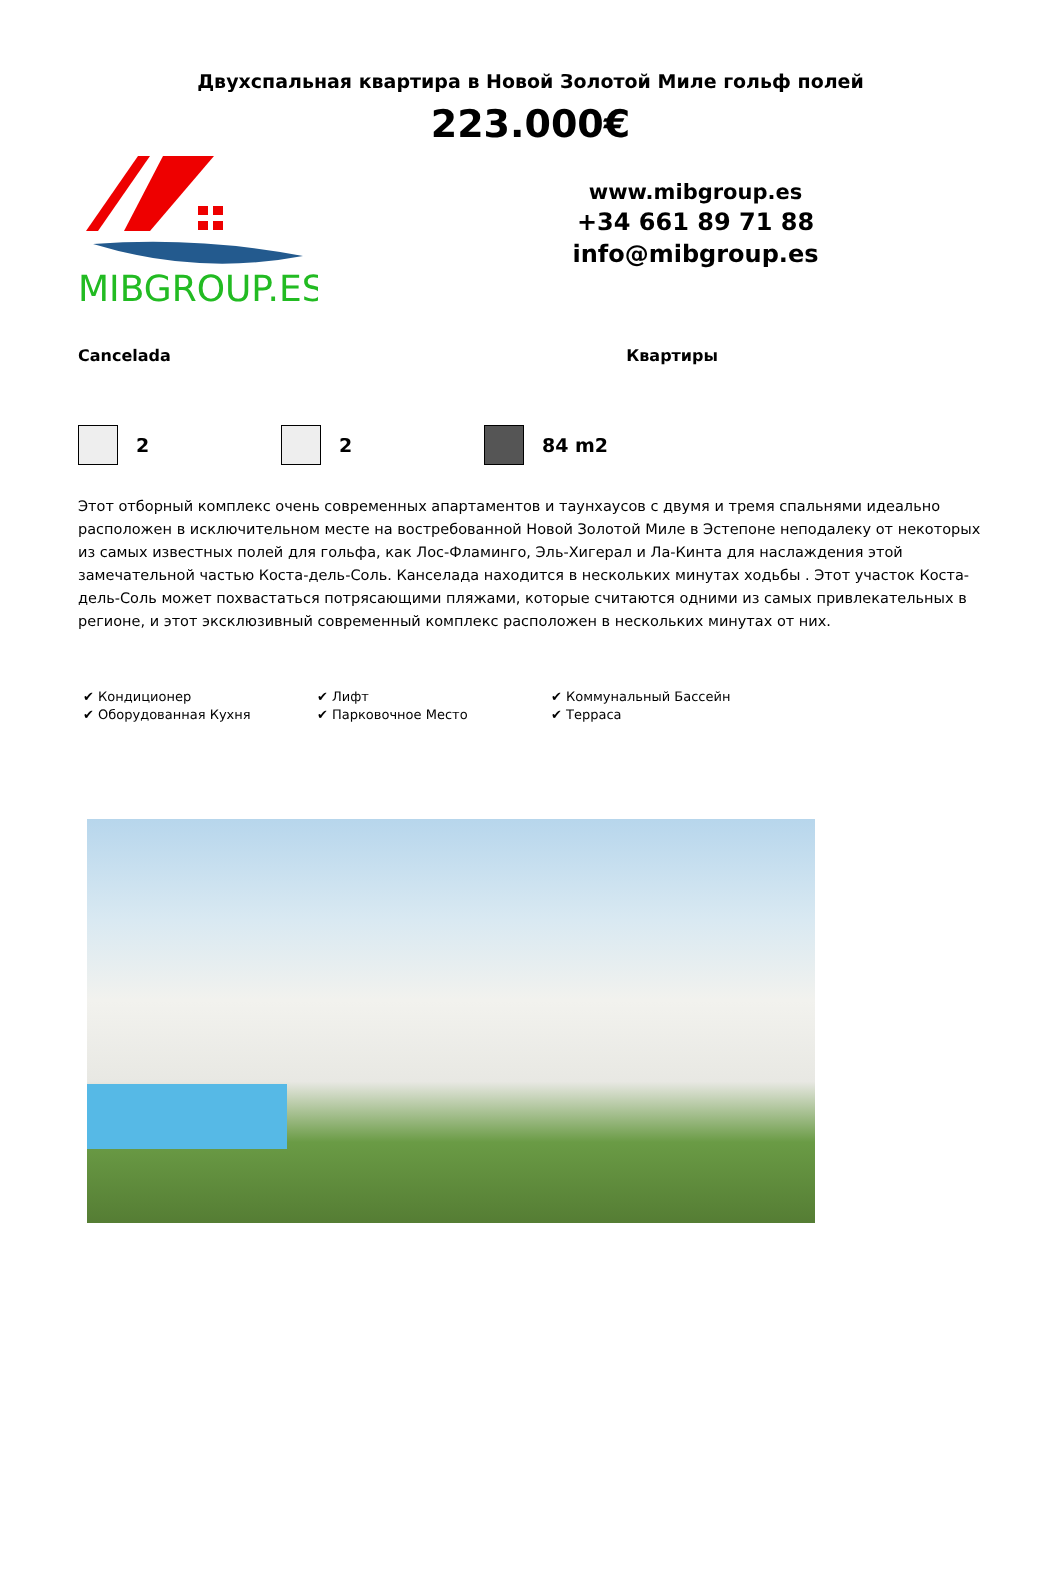Двухспальная квартира в Новой Золотой Миле гольф полей
223.000€
MIBGROUP.ES
www.mibgroup.es
+34 661 89 71 88
info@mibgroup.es
Cancelada Квартиры
2 2 84 m2
Этот отборный комплекс очень современных апартаментов и таунхаусов с двумя и тремя спальнями идеально расположен в исключительном месте на востребованной Новой Золотой Миле в Эстепоне неподалеку от некоторых из самых известных полей для гольфа, как Лос-Фламинго, Эль-Хигерал и Ла-Кинта для наслаждения этой замечательной частью Коста-дель-Соль. Канселада находится в нескольких минутах ходьбы . Этот участок Коста-дель-Соль может похвастаться потрясающими пляжами, которые считаются одними из самых привлекательных в регионе, и этот эксклюзивный современный комплекс расположен в нескольких минутах от них.
✔ Кондиционер
✔ Лифт
✔ Коммунальный Бассейн
✔ Оборудованная Кухня
✔ Парковочное Место
✔ Терраса